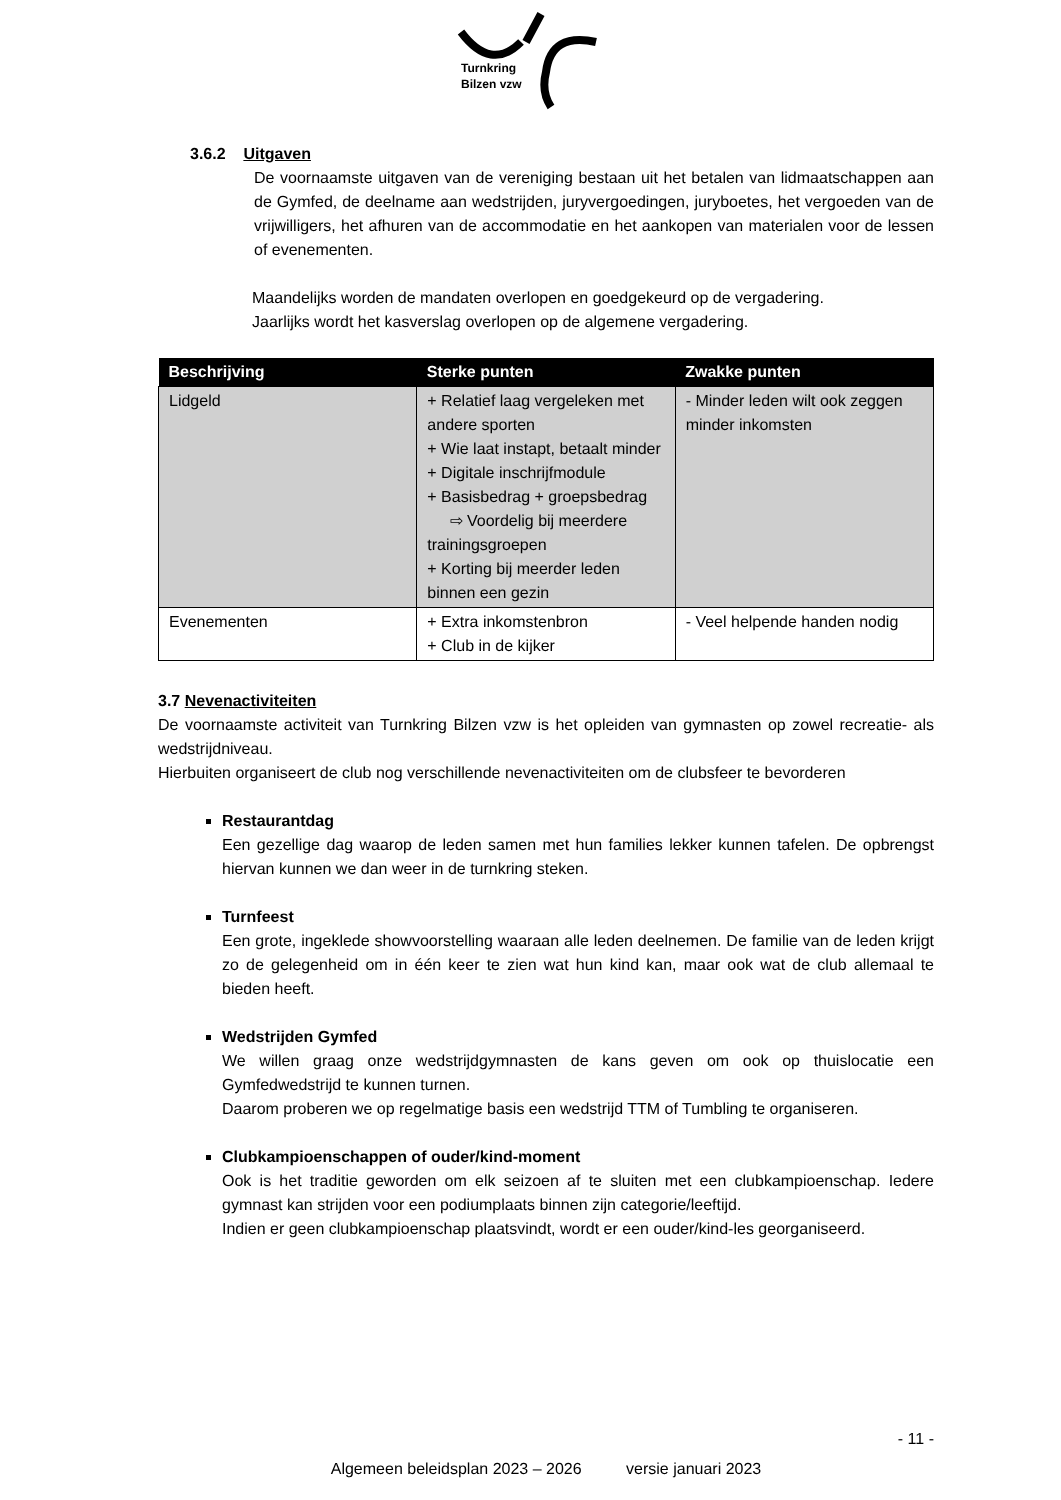Turnkring
Bilzen vzw
3.6.2 Uitgaven
De voornaamste uitgaven van de vereniging bestaan uit het betalen van lidmaatschappen aan de Gymfed, de deelname aan wedstrijden, juryvergoedingen, juryboetes, het vergoeden van de vrijwilligers, het afhuren van de accommodatie en het aankopen van materialen voor de lessen of evenementen.
Maandelijks worden de mandaten overlopen en goedgekeurd op de vergadering.
Jaarlijks wordt het kasverslag overlopen op de algemene vergadering.
| Beschrijving | Sterke punten | Zwakke punten |
| --- | --- | --- |
| Lidgeld | + Relatief laag vergeleken met andere sporten + Wie laat instapt, betaalt minder + Digitale inschrijfmodule + Basisbedrag + groepsbedrag ⇨ Voordelig bij meerdere trainingsgroepen + Korting bij meerder leden binnen een gezin | - Minder leden wilt ook zeggen minder inkomsten |
| Evenementen | + Extra inkomstenbron + Club in de kijker | - Veel helpende handen nodig |
3.7 Nevenactiviteiten
De voornaamste activiteit van Turnkring Bilzen vzw is het opleiden van gymnasten op zowel recreatie- als wedstrijdniveau.
Hierbuiten organiseert de club nog verschillende nevenactiviteiten om de clubsfeer te bevorderen
Restaurantdag
Een gezellige dag waarop de leden samen met hun families lekker kunnen tafelen. De opbrengst hiervan kunnen we dan weer in de turnkring steken.
Turnfeest
Een grote, ingeklede showvoorstelling waaraan alle leden deelnemen. De familie van de leden krijgt zo de gelegenheid om in één keer te zien wat hun kind kan, maar ook wat de club allemaal te bieden heeft.
Wedstrijden Gymfed
We willen graag onze wedstrijdgymnasten de kans geven om ook op thuislocatie een Gymfedwedstrijd te kunnen turnen.
Daarom proberen we op regelmatige basis een wedstrijd TTM of Tumbling te organiseren.
Clubkampioenschappen of ouder/kind-moment
Ook is het traditie geworden om elk seizoen af te sluiten met een clubkampioenschap. Iedere gymnast kan strijden voor een podiumplaats binnen zijn categorie/leeftijd.
Indien er geen clubkampioenschap plaatsvindt, wordt er een ouder/kind-les georganiseerd.
- 11 -
Algemeen beleidsplan 2023 – 2026 versie januari 2023